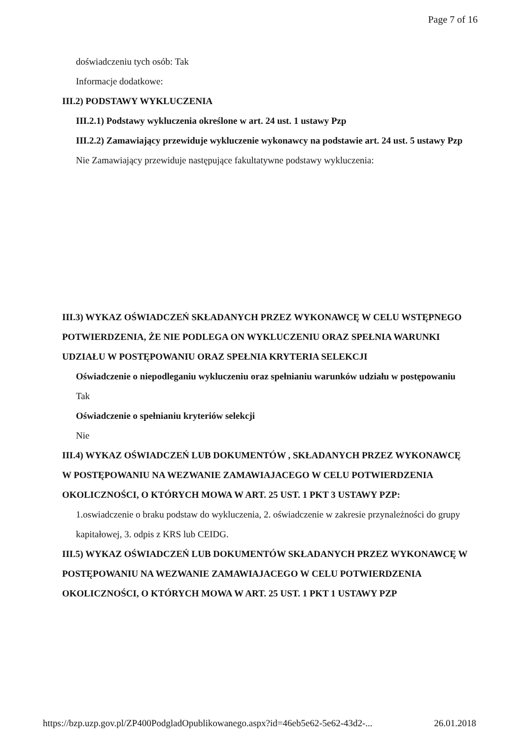Page 7 of 16
doświadczeniu tych osób: Tak
Informacje dodatkowe:
III.2) PODSTAWY WYKLUCZENIA
III.2.1) Podstawy wykluczenia określone w art. 24 ust. 1 ustawy Pzp
III.2.2) Zamawiający przewiduje wykluczenie wykonawcy na podstawie art. 24 ust. 5 ustawy Pzp Nie Zamawiający przewiduje następujące fakultatywne podstawy wykluczenia:
III.3) WYKAZ OŚWIADCZEŃ SKŁADANYCH PRZEZ WYKONAWCĘ W CELU WSTĘPNEGO POTWIERDZENIA, ŻE NIE PODLEGA ON WYKLUCZENIU ORAZ SPEŁNIA WARUNKI UDZIAŁU W POSTĘPOWANIU ORAZ SPEŁNIA KRYTERIA SELEKCJI
Oświadczenie o niepodleganiu wykluczeniu oraz spełnianiu warunków udziału w postępowaniu
Tak
Oświadczenie o spełnianiu kryteriów selekcji
Nie
III.4) WYKAZ OŚWIADCZEŃ LUB DOKUMENTÓW , SKŁADANYCH PRZEZ WYKONAWCĘ W POSTĘPOWANIU NA WEZWANIE ZAMAWIAJACEGO W CELU POTWIERDZENIA OKOLICZNOŚCI, O KTÓRYCH MOWA W ART. 25 UST. 1 PKT 3 USTAWY PZP:
1.oswiadczenie o braku podstaw do wykluczenia, 2. oświadczenie w zakresie przynależności do grupy kapitałowej, 3. odpis z KRS lub CEIDG.
III.5) WYKAZ OŚWIADCZEŃ LUB DOKUMENTÓW SKŁADANYCH PRZEZ WYKONAWCĘ W POSTĘPOWANIU NA WEZWANIE ZAMAWIAJACEGO W CELU POTWIERDZENIA OKOLICZNOŚCI, O KTÓRYCH MOWA W ART. 25 UST. 1 PKT 1 USTAWY PZP
https://bzp.uzp.gov.pl/ZP400PodgladOpublikowanego.aspx?id=46eb5e62-5e62-43d2-... 26.01.2018